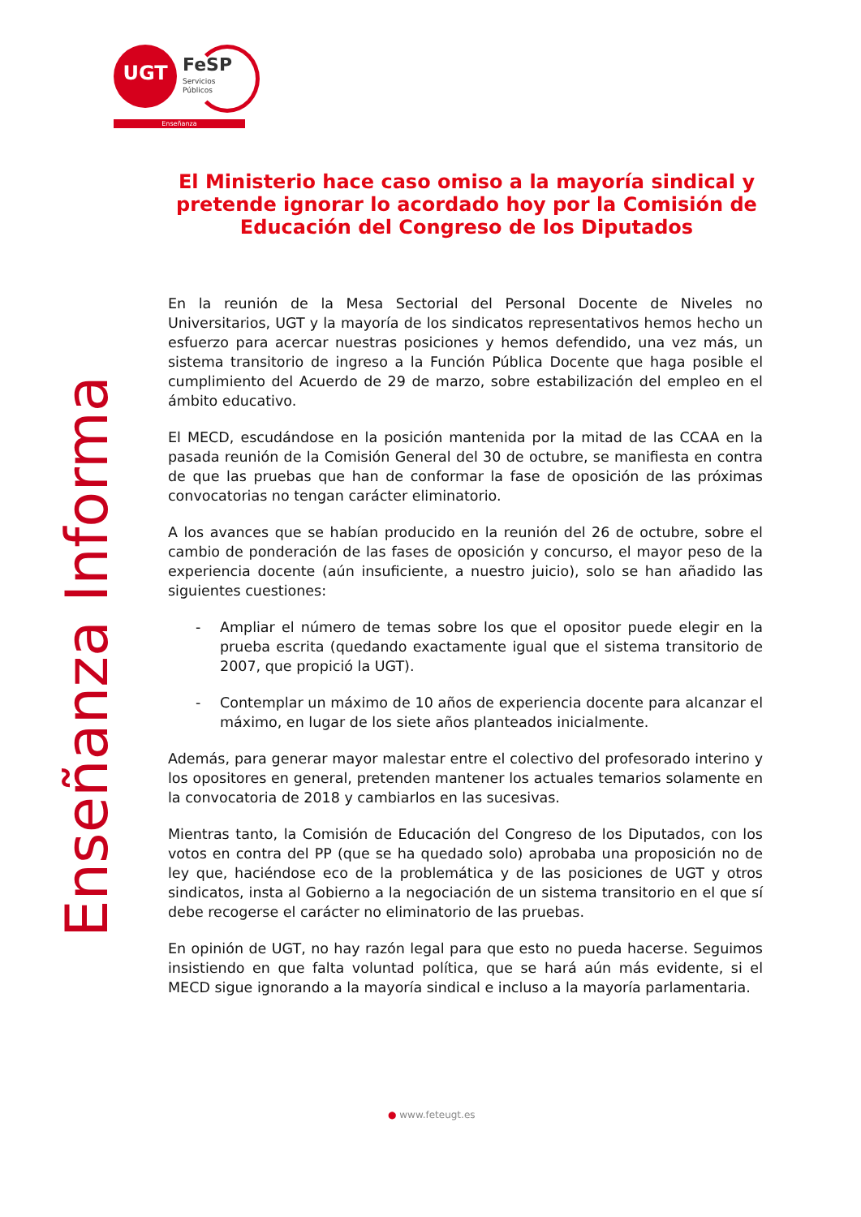UGT FeSP
Servicios
Públicos
Enseñanza
Enseñanza Informa
El Ministerio hace caso omiso a la mayoría sindical y pretende ignorar lo acordado hoy por la Comisión de Educación del Congreso de los Diputados
En la reunión de la Mesa Sectorial del Personal Docente de Niveles no Universitarios, UGT y la mayoría de los sindicatos representativos hemos hecho un esfuerzo para acercar nuestras posiciones y hemos defendido, una vez más, un sistema transitorio de ingreso a la Función Pública Docente que haga posible el cumplimiento del Acuerdo de 29 de marzo, sobre estabilización del empleo en el ámbito educativo.
El MECD, escudándose en la posición mantenida por la mitad de las CCAA en la pasada reunión de la Comisión General del 30 de octubre, se manifiesta en contra de que las pruebas que han de conformar la fase de oposición de las próximas convocatorias no tengan carácter eliminatorio.
A los avances que se habían producido en la reunión del 26 de octubre, sobre el cambio de ponderación de las fases de oposición y concurso, el mayor peso de la experiencia docente (aún insuficiente, a nuestro juicio), solo se han añadido las siguientes cuestiones:
- Ampliar el número de temas sobre los que el opositor puede elegir en la prueba escrita (quedando exactamente igual que el sistema transitorio de 2007, que propició la UGT).
- Contemplar un máximo de 10 años de experiencia docente para alcanzar el máximo, en lugar de los siete años planteados inicialmente.
Además, para generar mayor malestar entre el colectivo del profesorado interino y los opositores en general, pretenden mantener los actuales temarios solamente en la convocatoria de 2018 y cambiarlos en las sucesivas.
Mientras tanto, la Comisión de Educación del Congreso de los Diputados, con los votos en contra del PP (que se ha quedado solo) aprobaba una proposición no de ley que, haciéndose eco de la problemática y de las posiciones de UGT y otros sindicatos, insta al Gobierno a la negociación de un sistema transitorio en el que sí debe recogerse el carácter no eliminatorio de las pruebas.
En opinión de UGT, no hay razón legal para que esto no pueda hacerse. Seguimos insistiendo en que falta voluntad política, que se hará aún más evidente, si el MECD sigue ignorando a la mayoría sindical e incluso a la mayoría parlamentaria.
● www.feteugt.es